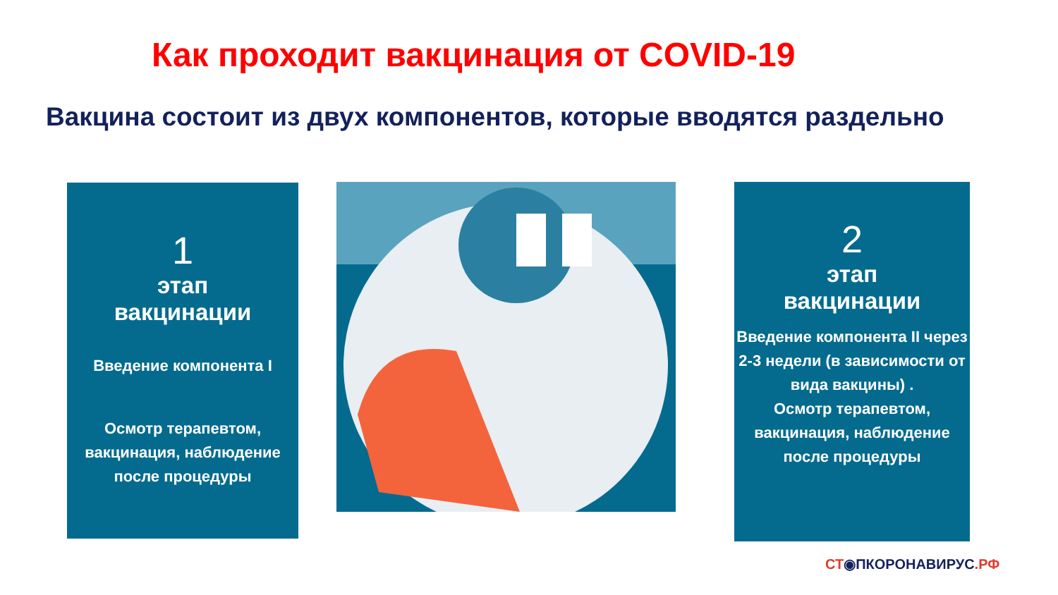Как проходит вакцинация от COVID-19
Вакцина состоит из двух компонентов, которые вводятся раздельно
1
этап
вакцинации
Введение компонента I
Осмотр терапевтом, вакцинация, наблюдение после процедуры
2
этап
вакцинации
Введение компонента II через 2-3 недели (в зависимости от вида вакцины) .
Осмотр терапевтом, вакцинация, наблюдение после процедуры
СТ◉ ПКОРОНАВИРУС.РФ